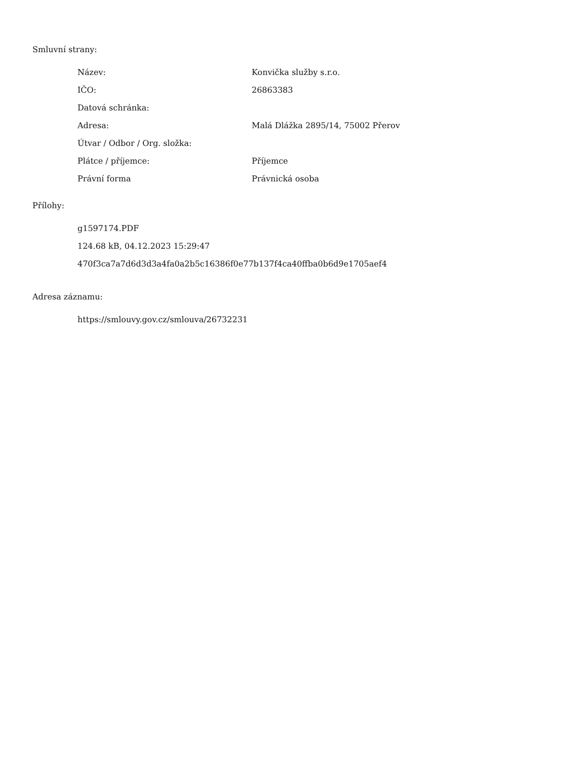Smluvní strany:
| Název: | Konvička služby s.r.o. |
| IČO: | 26863383 |
| Datová schránka: | |
| Adresa: | Malá Dlážka 2895/14, 75002 Přerov |
| Útvar / Odbor / Org. složka: | |
| Plátce / příjemce: | Příjemce |
| Právní forma | Právnická osoba |
Přílohy:
g1597174.PDF
124.68 kB, 04.12.2023 15:29:47
470f3ca7a7d6d3d3a4fa0a2b5c16386f0e77b137f4ca40ffba0b6d9e1705aef4
Adresa záznamu:
https://smlouvy.gov.cz/smlouva/26732231